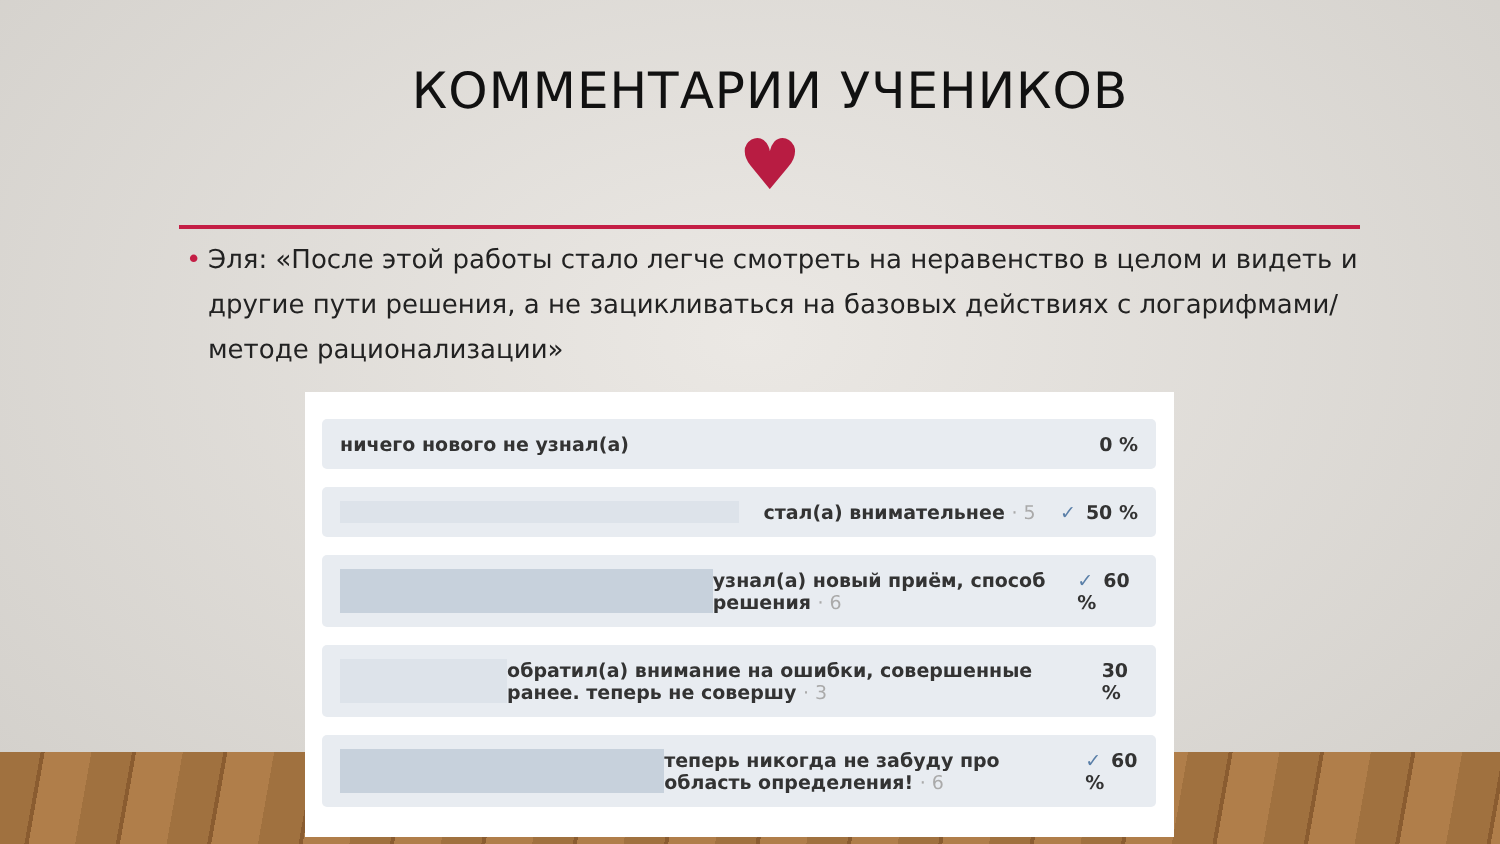КОММЕНТАРИИ УЧЕНИКОВ
♥
• Эля: «После этой работы стало легче смотреть на неравенство в целом и видеть и другие пути решения, а не зацикливаться на базовых действиях с логарифмами/методе рационализации»
ничего нового не узнал(а) 0 %
стал(а) внимательнее · 5 ✓ 50 %
узнал(а) новый приём, способ решения · 6
✓ 60 %
обратил(а) внимание на ошибки, совершенные ранее. теперь не совершу · 3
30 %
теперь никогда не забуду про область определения! · 6
✓ 60 %